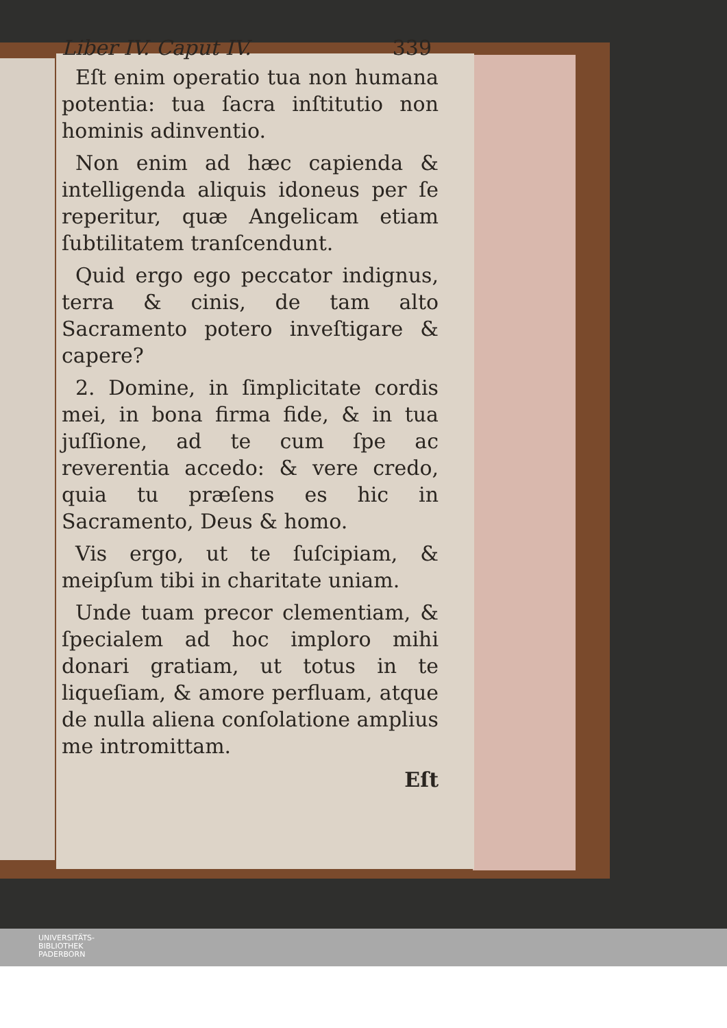Liber IV. Caput IV. 339
Eſt enim operatio tua non humana potentia: tua ſacra inſtitutio non hominis adinventio.
Non enim ad hæc capienda & intelligenda aliquis idoneus per ſe reperitur, quæ Angelicam etiam ſubtilitatem tranſcendunt.
Quid ergo ego peccator indignus, terra & cinis, de tam alto Sacramento potero inveſtigare & capere?
2. Domine, in ſimplicitate cordis mei, in bona firma fide, & in tua juſſione, ad te cum ſpe ac reverentia accedo: & vere credo, quia tu præſens es hic in Sacramento, Deus & homo.
Vis ergo, ut te ſuſcipiam, & meipſum tibi in charitate uniam.
Unde tuam precor clementiam, & ſpecialem ad hoc imploro mihi donari gratiam, ut totus in te liqueſiam, & amore perfluam, atque de nulla aliena conſolatione amplius me intromittam.
Eſt
UNIVERSITÄTS-
BIBLIOTHEK
PADERBORN